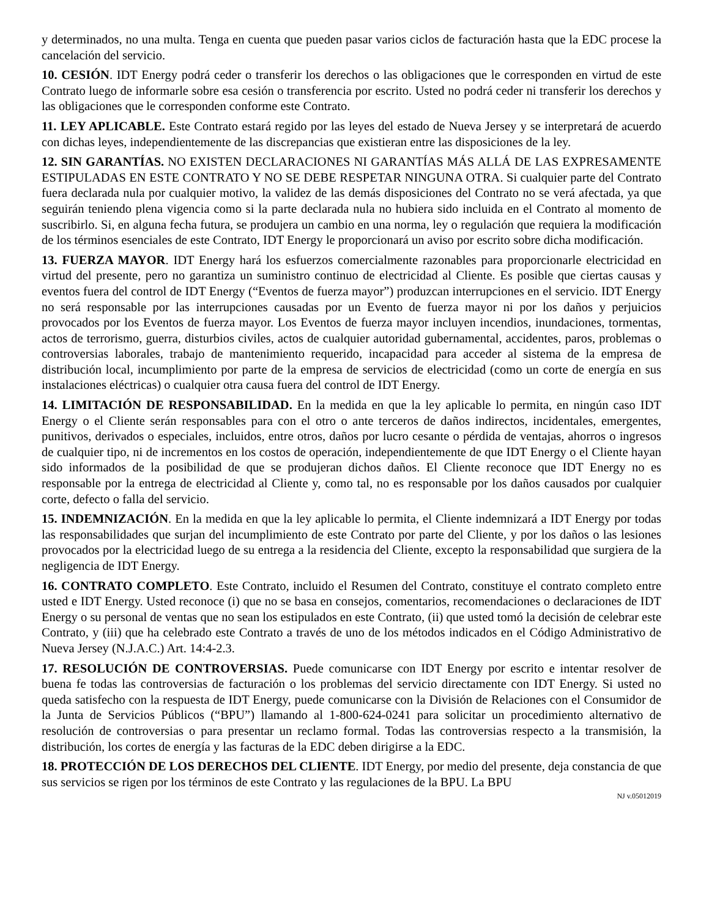y determinados, no una multa. Tenga en cuenta que pueden pasar varios ciclos de facturación hasta que la EDC procese la cancelación del servicio.
10. CESIÓN. IDT Energy podrá ceder o transferir los derechos o las obligaciones que le corresponden en virtud de este Contrato luego de informarle sobre esa cesión o transferencia por escrito. Usted no podrá ceder ni transferir los derechos y las obligaciones que le corresponden conforme este Contrato.
11. LEY APLICABLE. Este Contrato estará regido por las leyes del estado de Nueva Jersey y se interpretará de acuerdo con dichas leyes, independientemente de las discrepancias que existieran entre las disposiciones de la ley.
12. SIN GARANTÍAS. NO EXISTEN DECLARACIONES NI GARANTÍAS MÁS ALLÁ DE LAS EXPRESAMENTE ESTIPULADAS EN ESTE CONTRATO Y NO SE DEBE RESPETAR NINGUNA OTRA. Si cualquier parte del Contrato fuera declarada nula por cualquier motivo, la validez de las demás disposiciones del Contrato no se verá afectada, ya que seguirán teniendo plena vigencia como si la parte declarada nula no hubiera sido incluida en el Contrato al momento de suscribirlo. Si, en alguna fecha futura, se produjera un cambio en una norma, ley o regulación que requiera la modificación de los términos esenciales de este Contrato, IDT Energy le proporcionará un aviso por escrito sobre dicha modificación.
13. FUERZA MAYOR. IDT Energy hará los esfuerzos comercialmente razonables para proporcionarle electricidad en virtud del presente, pero no garantiza un suministro continuo de electricidad al Cliente. Es posible que ciertas causas y eventos fuera del control de IDT Energy (“Eventos de fuerza mayor”) produzcan interrupciones en el servicio. IDT Energy no será responsable por las interrupciones causadas por un Evento de fuerza mayor ni por los daños y perjuicios provocados por los Eventos de fuerza mayor. Los Eventos de fuerza mayor incluyen incendios, inundaciones, tormentas, actos de terrorismo, guerra, disturbios civiles, actos de cualquier autoridad gubernamental, accidentes, paros, problemas o controversias laborales, trabajo de mantenimiento requerido, incapacidad para acceder al sistema de la empresa de distribución local, incumplimiento por parte de la empresa de servicios de electricidad (como un corte de energía en sus instalaciones eléctricas) o cualquier otra causa fuera del control de IDT Energy.
14. LIMITACIÓN DE RESPONSABILIDAD. En la medida en que la ley aplicable lo permita, en ningún caso IDT Energy o el Cliente serán responsables para con el otro o ante terceros de daños indirectos, incidentales, emergentes, punitivos, derivados o especiales, incluidos, entre otros, daños por lucro cesante o pérdida de ventajas, ahorros o ingresos de cualquier tipo, ni de incrementos en los costos de operación, independientemente de que IDT Energy o el Cliente hayan sido informados de la posibilidad de que se produjeran dichos daños. El Cliente reconoce que IDT Energy no es responsable por la entrega de electricidad al Cliente y, como tal, no es responsable por los daños causados por cualquier corte, defecto o falla del servicio.
15. INDEMNIZACIÓN. En la medida en que la ley aplicable lo permita, el Cliente indemnizará a IDT Energy por todas las responsabilidades que surjan del incumplimiento de este Contrato por parte del Cliente, y por los daños o las lesiones provocados por la electricidad luego de su entrega a la residencia del Cliente, excepto la responsabilidad que surgiera de la negligencia de IDT Energy.
16. CONTRATO COMPLETO. Este Contrato, incluido el Resumen del Contrato, constituye el contrato completo entre usted e IDT Energy. Usted reconoce (i) que no se basa en consejos, comentarios, recomendaciones o declaraciones de IDT Energy o su personal de ventas que no sean los estipulados en este Contrato, (ii) que usted tomó la decisión de celebrar este Contrato, y (iii) que ha celebrado este Contrato a través de uno de los métodos indicados en el Código Administrativo de Nueva Jersey (N.J.A.C.) Art. 14:4-2.3.
17. RESOLUCIÓN DE CONTROVERSIAS. Puede comunicarse con IDT Energy por escrito e intentar resolver de buena fe todas las controversias de facturación o los problemas del servicio directamente con IDT Energy. Si usted no queda satisfecho con la respuesta de IDT Energy, puede comunicarse con la División de Relaciones con el Consumidor de la Junta de Servicios Públicos (“BPU”) llamando al 1-800-624-0241 para solicitar un procedimiento alternativo de resolución de controversias o para presentar un reclamo formal. Todas las controversias respecto a la transmisión, la distribución, los cortes de energía y las facturas de la EDC deben dirigirse a la EDC.
18. PROTECCIÓN DE LOS DERECHOS DEL CLIENTE. IDT Energy, por medio del presente, deja constancia de que sus servicios se rigen por los términos de este Contrato y las regulaciones de la BPU. La BPU
NJ v.05012019